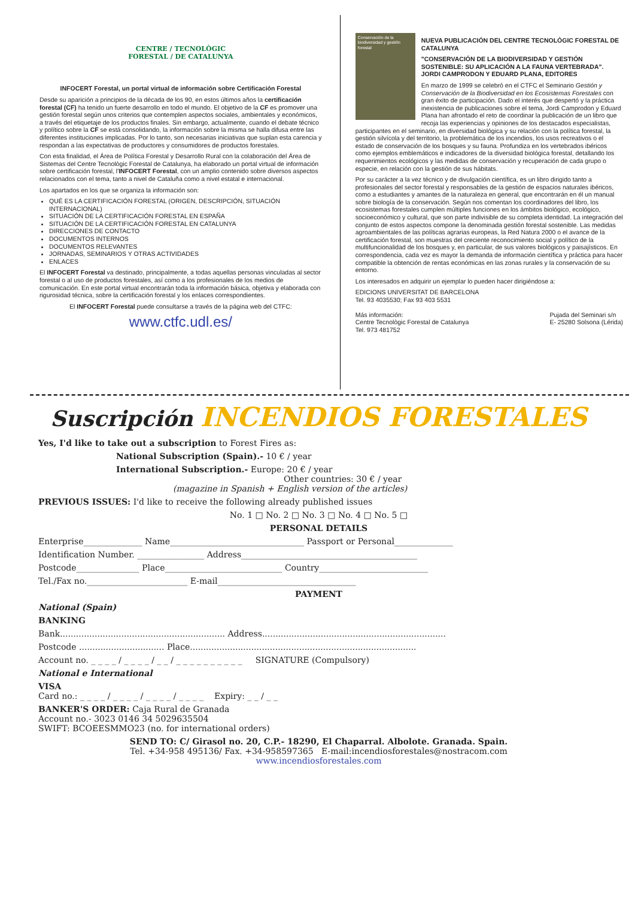CENTRE / TECNOLÒGIC
FORESTAL / DE CATALUNYA
INFOCERT Forestal, un portal virtual de información sobre Certificación Forestal
Desde su aparición a principios de la década de los 90, en estos últimos años la certificación forestal (CF) ha tenido un fuerte desarrollo en todo el mundo. El objetivo de la CF es promover una gestión forestal según unos criterios que contemplen aspectos sociales, ambientales y económicos, a través del etiquetaje de los productos finales. Sin embargo, actualmente, cuando el debate técnico y político sobre la CF se está consolidando, la información sobre la misma se halla difusa entre las diferentes instituciones implicadas. Por lo tanto, son necesarias iniciativas que suplan esta carencia y respondan a las expectativas de productores y consumidores de productos forestales.
Con esta finalidad, el Área de Política Forestal y Desarrollo Rural con la colaboración del Área de Sistemas del Centre Tecnològic Forestal de Catalunya, ha elaborado un portal virtual de información sobre certificación forestal, l'INFOCERT Forestal, con un amplio contenido sobre diversos aspectos relacionados con el tema, tanto a nivel de Cataluña como a nivel estatal e internacional.
Los apartados en los que se organiza la información son:
QUÉ ES LA CERTIFICACIÓN FORESTAL (ORIGEN, DESCRIPCIÓN, SITUACIÓN INTERNACIONAL)
SITUACIÓN DE LA CERTIFICACIÓN FORESTAL EN ESPAÑA
SITUACIÓN DE LA CERTIFICACIÓN FORESTAL EN CATALUNYA
DIRECCIONES DE CONTACTO
DOCUMENTOS INTERNOS
DOCUMENTOS RELEVANTES
JORNADAS, SEMINARIOS Y OTRAS ACTIVIDADES
ENLACES
El INFOCERT Forestal va destinado, principalmente, a todas aquellas personas vinculadas al sector forestal o al uso de productos forestales, así como a los profesionales de los medios de comunicación. En este portal virtual encontrarán toda la información básica, objetiva y elaborada con rigurosidad técnica, sobre la certificación forestal y los enlaces correspondientes.
El INFOCERT Forestal puede consultarse a través de la página web del CTFC:
www.ctfc.udl.es/
Conservación de la biodiversidad y gestión forestal
NUEVA PUBLICACIÓN DEL CENTRE TECNOLÒGIC FORESTAL DE CATALUNYA
"CONSERVACIÓN DE LA BIODIVERSIDAD Y GESTIÓN SOSTENIBLE: SU APLICACIÓN A LA FAUNA VERTEBRADA". JORDI CAMPRODON Y EDUARD PLANA, EDITORES
En marzo de 1999 se celebró en el CTFC el Seminario Gestión y Conservación de la Biodiversidad en los Ecosistemas Forestales con gran éxito de participación. Dado el interés que despertó y la práctica inexistencia de publicaciones sobre el tema, Jordi Camprodon y Eduard Plana han afrontado el reto de coordinar la publicación de un libro que recoja las experiencias y opiniones de los destacados especialistas, participantes en el seminario, en diversidad biológica y su relación con la política forestal, la gestión silvícola y del territorio, la problemática de los incendios, los usos recreativos o el estado de conservación de los bosques y su fauna. Profundiza en los vertebrados ibéricos como ejemplos emblemáticos e indicadores de la diversidad biológica forestal, detallando los requerimientos ecológicos y las medidas de conservación y recuperación de cada grupo o especie, en relación con la gestión de sus hábitats.
Por su carácter a la vez técnico y de divulgación científica, es un libro dirigido tanto a profesionales del sector forestal y responsables de la gestión de espacios naturales ibéricos, como a estudiantes y amantes de la naturaleza en general, que encontrarán en él un manual sobre biología de la conservación. Según nos comentan los coordinadores del libro, los ecosistemas forestales cumplen múltiples funciones en los ámbitos biológico, ecológico, socioeconómico y cultural, que son parte indivisible de su completa identidad. La integración del conjunto de estos aspectos compone la denominada gestión forestal sostenible. Las medidas agroambientales de las políticas agrarias europeas, la Red Natura 2000 o el avance de la certificación forestal, son muestras del creciente reconocimiento social y político de la multifuncionalidad de los bosques y, en particular, de sus valores biológicos y paisajísticos. En correspondencia, cada vez es mayor la demanda de información científica y práctica para hacer compatible la obtención de rentas económicas en las zonas rurales y la conservación de su entorno.
Los interesados en adquirir un ejemplar lo pueden hacer dirigiéndose a:
EDICIONS UNIVERSITAT DE BARCELONA
Tel. 93 4035530; Fax 93 403 5531
Más información:
Centre Tecnològic Forestal de Catalunya
Tel. 973 481752
Pujada del Seminari s/n
E- 25280 Solsona (Lérida)
Suscripción INCENDIOS FORESTALES
Yes, I'd like to take out a subscription to Forest Fires as:
National Subscription (Spain).- 10 € / year
International Subscription.- Europe: 20 € / year
Other countries: 30 € / year
(magazine in Spanish + English version of the articles)
PREVIOUS ISSUES: I'd like to receive the following already published issues
No. 1 □ No. 2 □ No. 3 □ No. 4 □ No. 5 □
PERSONAL DETAILS
Enterprise______________ Name________________________________ Passport or Personal______________
Identification Number. ________________ Address__________________________________________
Postcode_______________ Place____________________________ Country__________________________
Tel./Fax no.________________________ E-mail_________________________________
PAYMENT
National (Spain)
BANKING
Bank.............................................................. Address.....................................................................
Postcode ................................ Place.....................................................................................
Account no. _ _ _ _ / _ _ _ _ / _ _ / _ _ _ _ _ _ _ _ _ _ SIGNATURE (Compulsory)
National e International
VISA
Card no.: _ _ _ _ / _ _ _ _ / _ _ _ _ / _ _ _ _ Expiry: _ _ / _ _
BANKER'S ORDER: Caja Rural de Granada
Account no.- 3023 0146 34 5029635504
SWIFT: BCOEESMMO23 (no. for international orders)
SEND TO: C/ Girasol no. 20, C.P.- 18290, El Chaparral. Albolote. Granada. Spain.
Tel. +34-958 495136/ Fax. +34-958597365 E-mail:incendiosforestales@nostracom.com
www.incendiosforestales.com